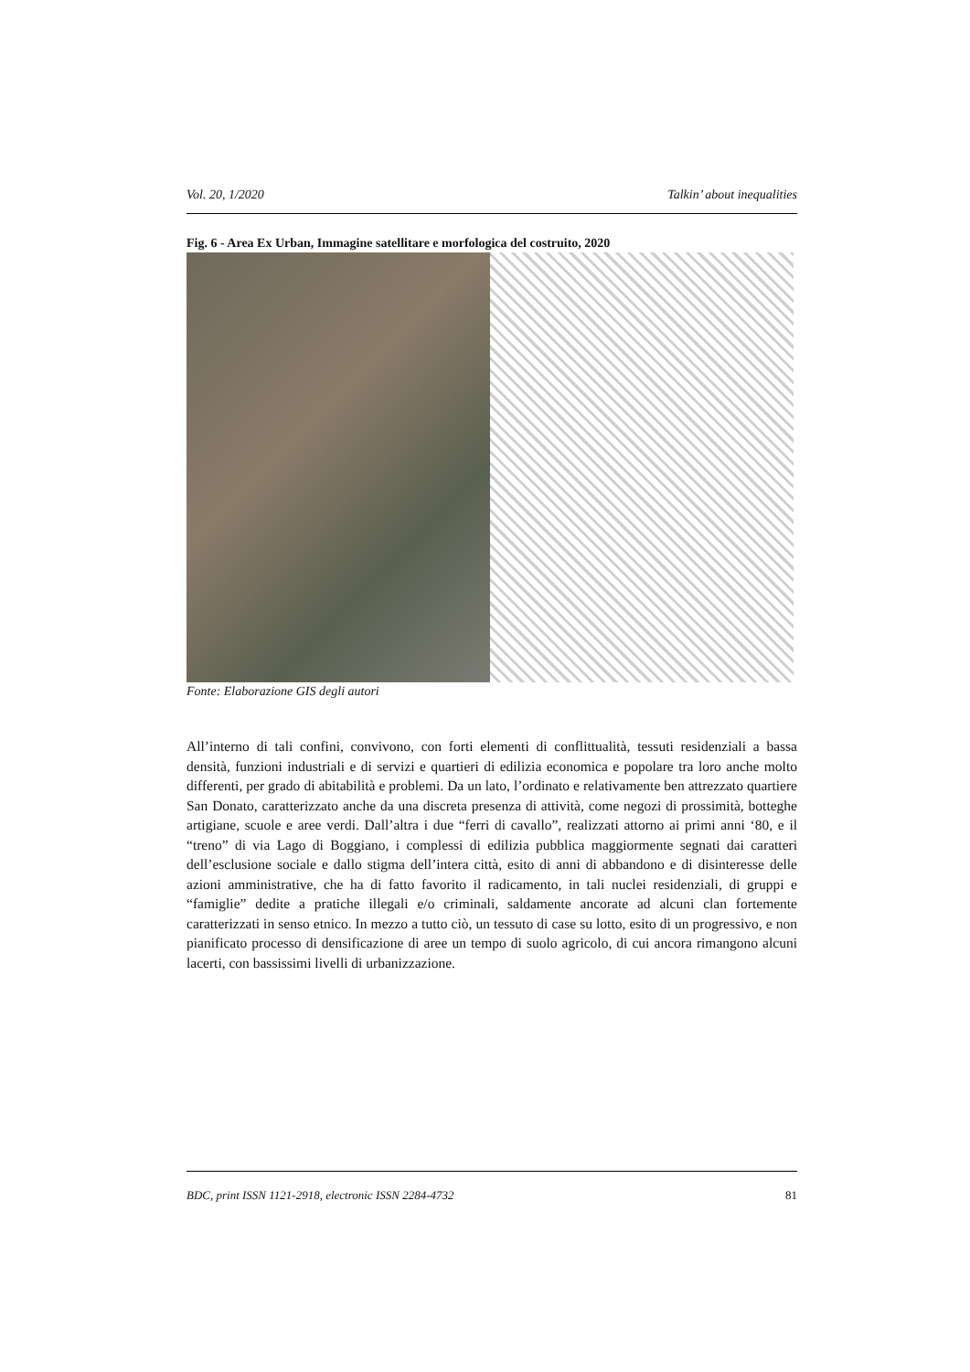Vol. 20, 1/2020 Talkin’ about inequalities
Fig. 6 - Area Ex Urban, Immagine satellitare e morfologica del costruito, 2020
Fonte: Elaborazione GIS degli autori
All’interno di tali confini, convivono, con forti elementi di conflittualità, tessuti residenziali a bassa densità, funzioni industriali e di servizi e quartieri di edilizia economica e popolare tra loro anche molto differenti, per grado di abitabilità e problemi. Da un lato, l’ordinato e relativamente ben attrezzato quartiere San Donato, caratterizzato anche da una discreta presenza di attività, come negozi di prossimità, botteghe artigiane, scuole e aree verdi. Dall’altra i due “ferri di cavallo”, realizzati attorno ai primi anni ‘80, e il “treno” di via Lago di Boggiano, i complessi di edilizia pubblica maggiormente segnati dai caratteri dell’esclusione sociale e dallo stigma dell’intera città, esito di anni di abbandono e di disinteresse delle azioni amministrative, che ha di fatto favorito il radicamento, in tali nuclei residenziali, di gruppi e “famiglie” dedite a pratiche illegali e/o criminali, saldamente ancorate ad alcuni clan fortemente caratterizzati in senso etnico. In mezzo a tutto ciò, un tessuto di case su lotto, esito di un progressivo, e non pianificato processo di densificazione di aree un tempo di suolo agricolo, di cui ancora rimangono alcuni lacerti, con bassissimi livelli di urbanizzazione.
BDC, print ISSN 1121-2918, electronic ISSN 2284-4732 81